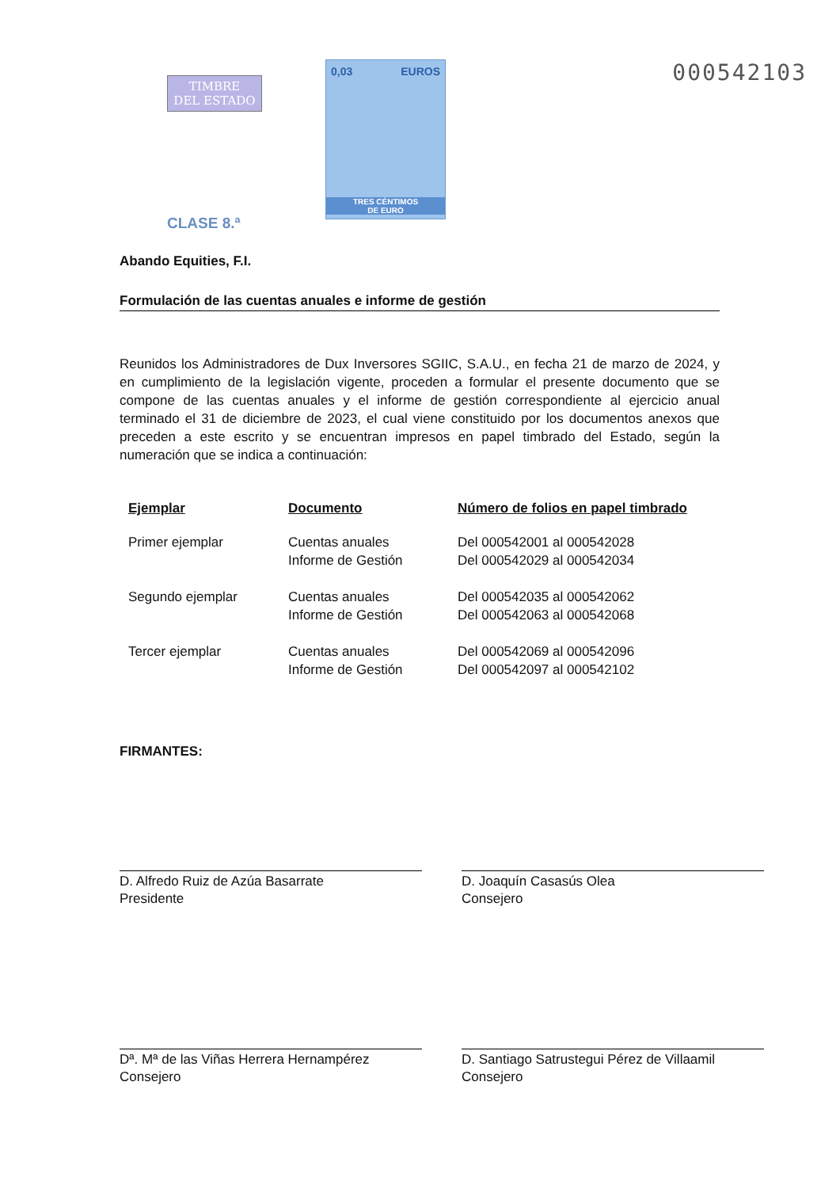TIMBRE
DEL ESTADO
CLASE 8.ª
0,03 EUROS
TRES CÉNTIMOS
DE EURO
000542103
Abando Equities, F.I.
Formulación de las cuentas anuales e informe de gestión
Reunidos los Administradores de Dux Inversores SGIIC, S.A.U., en fecha 21 de marzo de 2024, y en cumplimiento de la legislación vigente, proceden a formular el presente documento que se compone de las cuentas anuales y el informe de gestión correspondiente al ejercicio anual terminado el 31 de diciembre de 2023, el cual viene constituido por los documentos anexos que preceden a este escrito y se encuentran impresos en papel timbrado del Estado, según la numeración que se indica a continuación:
| Ejemplar | Documento | Número de folios en papel timbrado |
| --- | --- | --- |
| Primer ejemplar | Cuentas anuales Informe de Gestión | Del 000542001 al 000542028 Del 000542029 al 000542034 |
| Segundo ejemplar | Cuentas anuales Informe de Gestión | Del 000542035 al 000542062 Del 000542063 al 000542068 |
| Tercer ejemplar | Cuentas anuales Informe de Gestión | Del 000542069 al 000542096 Del 000542097 al 000542102 |
FIRMANTES:
D. Alfredo Ruiz de Azúa Basarrate
Presidente
D. Joaquín Casasús Olea
Consejero
Dª. Mª de las Viñas Herrera Hernampérez
Consejero
D. Santiago Satrustegui Pérez de Villaamil
Consejero